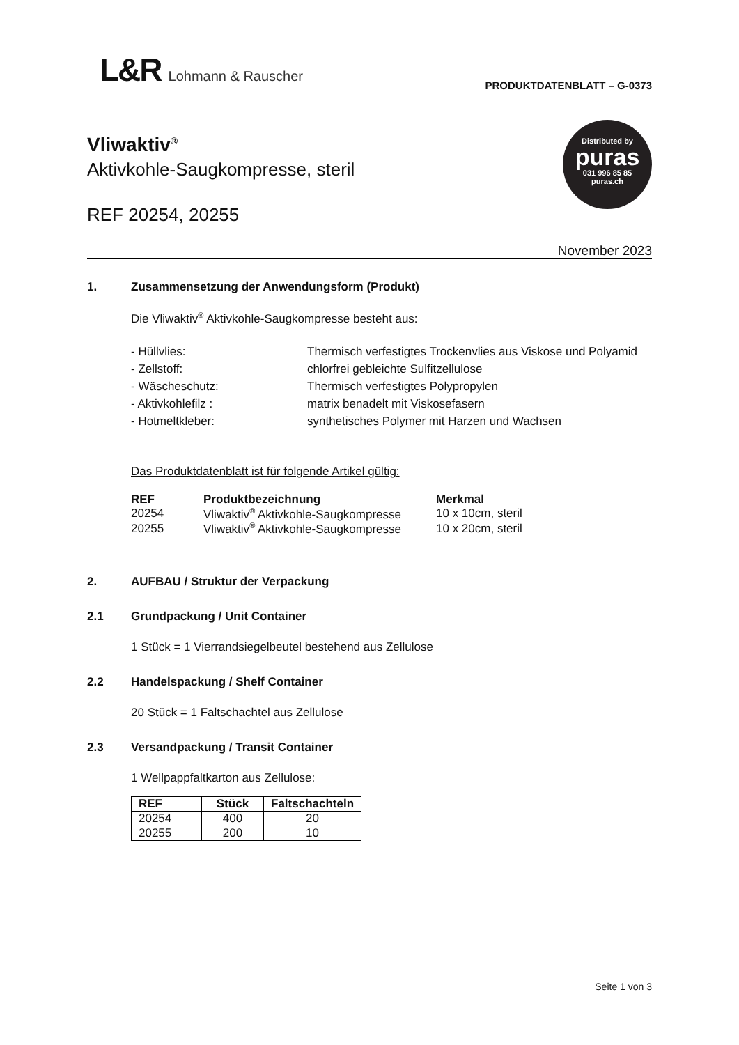L&R Lohmann & Rauscher
PRODUKTDATENBLATT – G-0373
Vliwaktiv<sup>®</sup>
Aktivkohle-Saugkompresse, steril
REF 20254, 20255
Distributed by
puras
031 996 85 85
puras.ch
November 2023
1. Zusammensetzung der Anwendungsform (Produkt)
Die Vliwaktiv<sup>®</sup> Aktivkohle-Saugkompresse besteht aus:
- Hüllvlies:
Thermisch verfestigtes Trockenvlies aus Viskose und Polyamid
- Zellstoff:
chlorfrei gebleichte Sulfitzellulose
- Wäscheschutz:
Thermisch verfestigtes Polypropylen
- Aktivkohlefilz :
matrix benadelt mit Viskosefasern
- Hotmeltkleber:
synthetisches Polymer mit Harzen und Wachsen
Das Produktdatenblatt ist für folgende Artikel gültig:
| REF | Produktbezeichnung | Merkmal |
| --- | --- | --- |
| 20254 | Vliwaktiv<sup>®</sup> Aktivkohle-Saugkompresse | 10 x 10cm, steril |
| 20255 | Vliwaktiv<sup>®</sup> Aktivkohle-Saugkompresse | 10 x 20cm, steril |
2. AUFBAU / Struktur der Verpackung
2.1 Grundpackung / Unit Container
1 Stück = 1 Vierrandsiegelbeutel bestehend aus Zellulose
2.2 Handelspackung / Shelf Container
20 Stück = 1 Faltschachtel aus Zellulose
2.3 Versandpackung / Transit Container
1 Wellpappfaltkarton aus Zellulose:
| REF | Stück | Faltschachteln |
| --- | --- | --- |
| 20254 | 400 | 20 |
| 20255 | 200 | 10 |
Seite 1 von 3